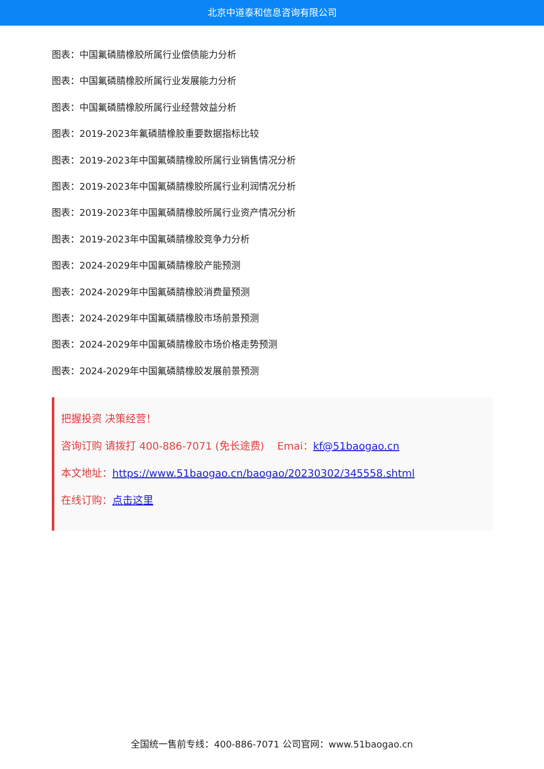北京中道泰和信息咨询有限公司
图表：中国氟磷腈橡胶所属行业偿债能力分析
图表：中国氟磷腈橡胶所属行业发展能力分析
图表：中国氟磷腈橡胶所属行业经营效益分析
图表：2019-2023年氟磷腈橡胶重要数据指标比较
图表：2019-2023年中国氟磷腈橡胶所属行业销售情况分析
图表：2019-2023年中国氟磷腈橡胶所属行业利润情况分析
图表：2019-2023年中国氟磷腈橡胶所属行业资产情况分析
图表：2019-2023年中国氟磷腈橡胶竞争力分析
图表：2024-2029年中国氟磷腈橡胶产能预测
图表：2024-2029年中国氟磷腈橡胶消费量预测
图表：2024-2029年中国氟磷腈橡胶市场前景预测
图表：2024-2029年中国氟磷腈橡胶市场价格走势预测
图表：2024-2029年中国氟磷腈橡胶发展前景预测
把握投资 决策经营！
咨询订购 请拨打 400-886-7071 (免长途费) Emai：kf@51baogao.cn
本文地址：https://www.51baogao.cn/baogao/20230302/345558.shtml
在线订购：点击这里
全国统一售前专线：400-886-7071 公司官网：www.51baogao.cn